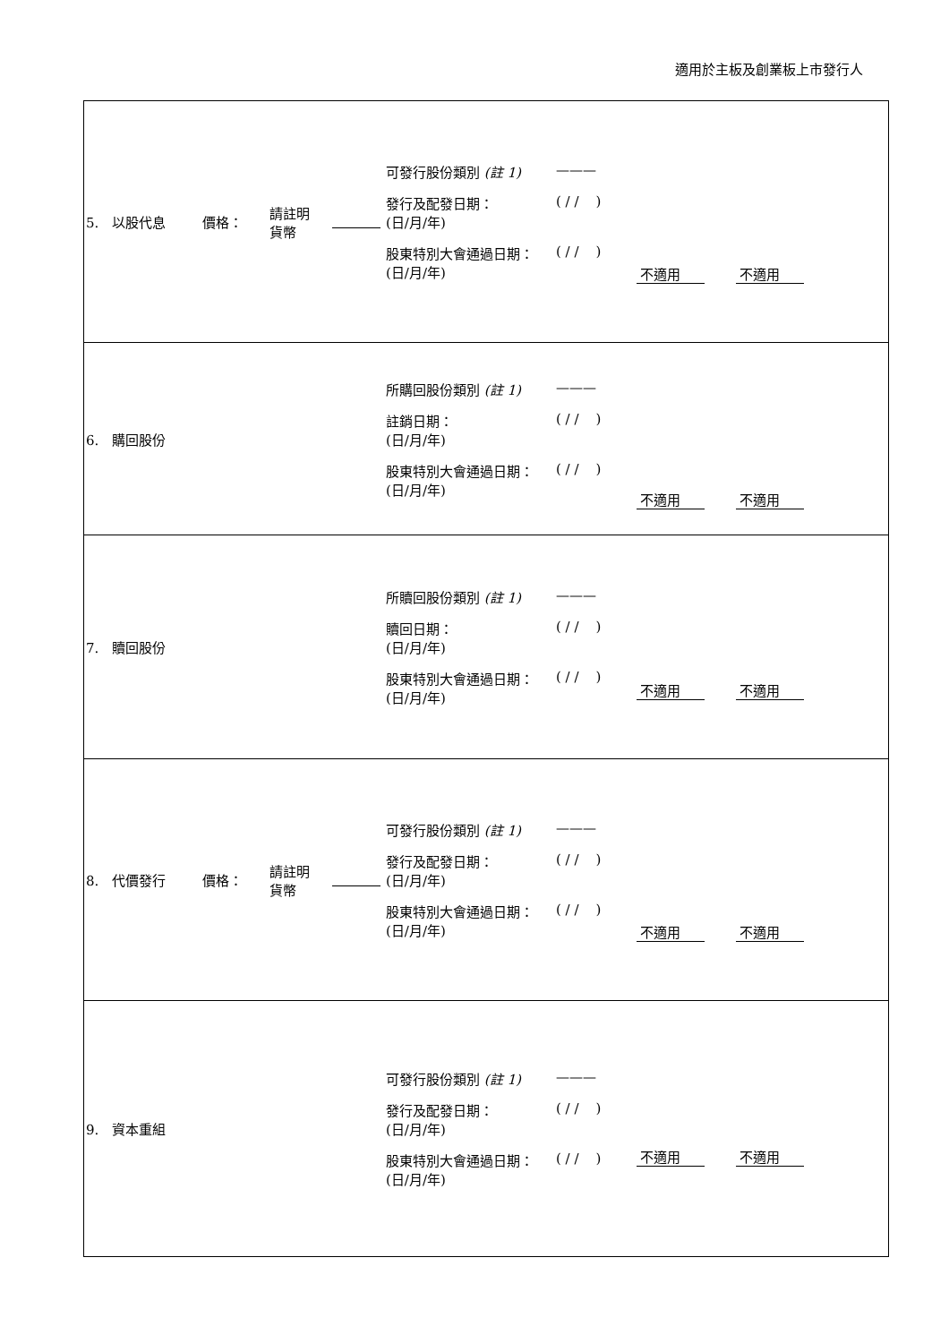適用於主板及創業板上市發行人
| 5. 以股代息 | 價格： | 請註明 貨幣 | | 可發行股份類別 (註 1) ——— 發行及配發日期： (日/月/年) ( / / ) 股東特別大會通過日期： (日/月/年) ( / / ) | 不適用 不適用 |
| 6. 購回股份 | | | | 所購回股份類別 (註 1) ——— 註銷日期： (日/月/年) ( / / ) 股東特別大會通過日期： (日/月/年) ( / / ) | 不適用 不適用 |
| 7. 贖回股份 | | | | 所贖回股份類別 (註 1) ——— 贖回日期： (日/月/年) ( / / ) 股東特別大會通過日期： (日/月/年) ( / / ) | 不適用 不適用 |
| 8. 代價發行 | 價格： | 請註明 貨幣 | | 可發行股份類別 (註 1) ——— 發行及配發日期： (日/月/年) ( / / ) 股東特別大會通過日期： (日/月/年) ( / / ) | 不適用 不適用 |
| 9. 資本重組 | | | | 可發行股份類別 (註 1) ——— 發行及配發日期： (日/月/年) ( / / ) 股東特別大會通過日期： (日/月/年) ( / / ) | 不適用 不適用 |